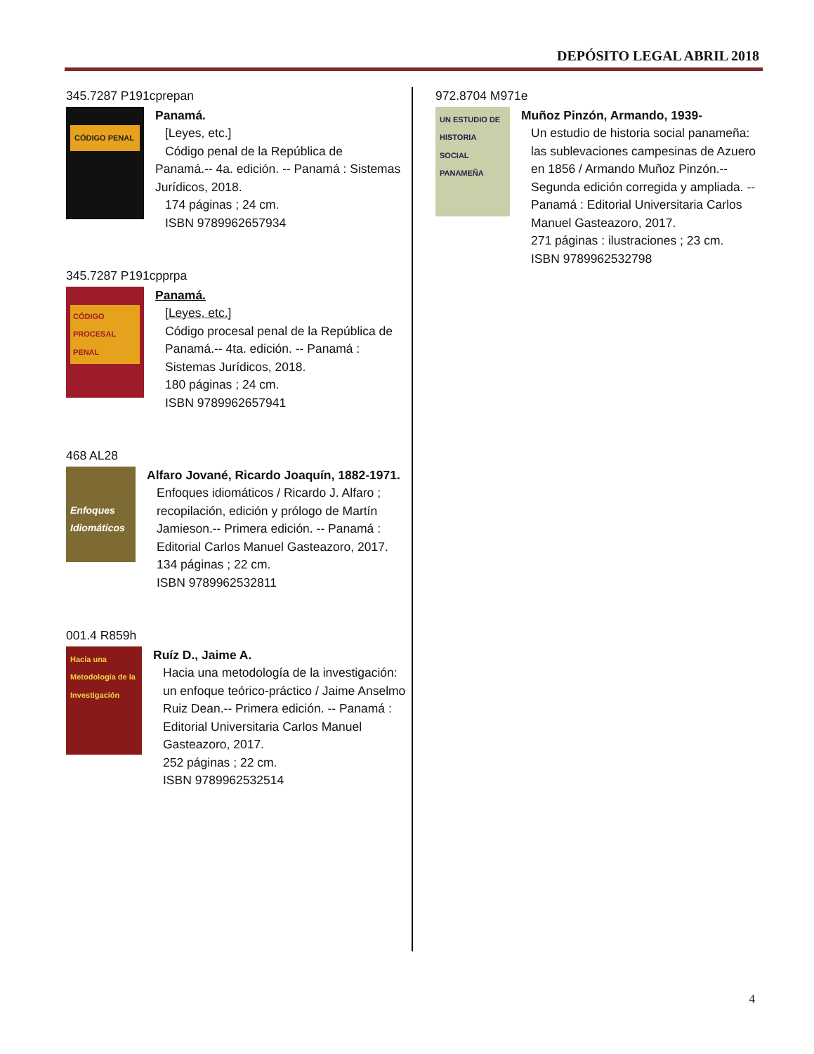DEPÓSITO LEGAL ABRIL 2018
345.7287 P191cprepan
CÓDIGO PENAL
Panamá.
[Leyes, etc.]
Código penal de la República de
Panamá.-- 4a. edición. -- Panamá : Sistemas Jurídicos, 2018.
174 páginas ; 24 cm.
ISBN 9789962657934
345.7287 P191cpprpa
CÓDIGO PROCESAL PENAL
Panamá.
[Leyes, etc.]
Código procesal penal de la República de Panamá.-- 4ta. edición. -- Panamá : Sistemas Jurídicos, 2018.
180 páginas ; 24 cm.
ISBN 9789962657941
468 AL28
Enfoques Idiomáticos
Alfaro Jované, Ricardo Joaquín, 1882-1971.
Enfoques idiomáticos / Ricardo J. Alfaro ; recopilación, edición y prólogo de Martín Jamieson.-- Primera edición. -- Panamá : Editorial Carlos Manuel Gasteazoro, 2017.
134 páginas ; 22 cm.
ISBN 9789962532811
001.4 R859h
Hacia una Metodología de la Investigación
Ruíz D., Jaime A.
Hacia una metodología de la investigación: un enfoque teórico-práctico / Jaime Anselmo Ruiz Dean.-- Primera edición. -- Panamá : Editorial Universitaria Carlos Manuel Gasteazoro, 2017.
252 páginas ; 22 cm.
ISBN 9789962532514
972.8704 M971e
UN ESTUDIO DE HISTORIA SOCIAL PANAMEÑA
Muñoz Pinzón, Armando, 1939-
Un estudio de historia social panameña: las sublevaciones campesinas de Azuero en 1856 / Armando Muñoz Pinzón.-- Segunda edición corregida y ampliada. -- Panamá : Editorial Universitaria Carlos Manuel Gasteazoro, 2017.
271 páginas : ilustraciones ; 23 cm.
ISBN 9789962532798
4